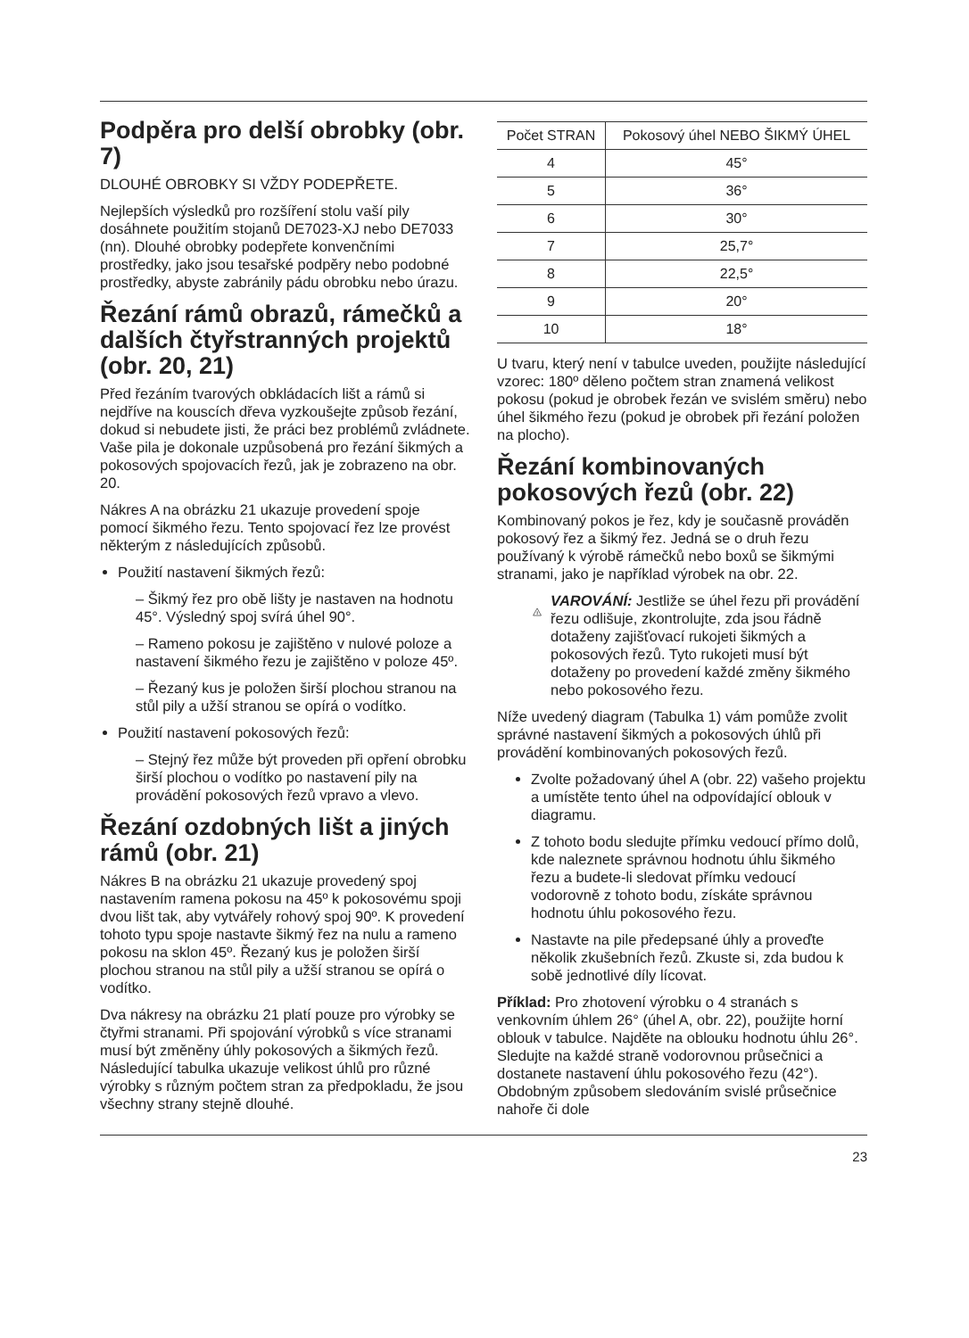Podpěra pro delší obrobky (obr. 7)
DLOUHÉ OBROBKY SI VŽDY PODEPŘETE.
Nejlepších výsledků pro rozšíření stolu vaší pily dosáhnete použitím stojanů DE7023-XJ nebo DE7033 (nn). Dlouhé obrobky podepřete konvenčními prostředky, jako jsou tesařské podpěry nebo podobné prostředky, abyste zabránily pádu obrobku nebo úrazu.
Řezání rámů obrazů, rámečků a dalších čtyřstranných projektů (obr. 20, 21)
Před řezáním tvarových obkládacích lišt a rámů si nejdříve na kouscích dřeva vyzkoušejte způsob řezání, dokud si nebudete jisti, že práci bez problémů zvládnete. Vaše pila je dokonale uzpůsobená pro řezání šikmých a pokosových spojovacích řezů, jak je zobrazeno na obr. 20.
Nákres A na obrázku 21 ukazuje provedení spoje pomocí šikmého řezu. Tento spojovací řez lze provést některým z následujících způsobů.
Použití nastavení šikmých řezů:
– Šikmý řez pro obě lišty je nastaven na hodnotu 45°. Výsledný spoj svírá úhel 90°.
– Rameno pokosu je zajištěno v nulové poloze a nastavení šikmého řezu je zajištěno v poloze 45º.
– Řezaný kus je položen širší plochou stranou na stůl pily a užší stranou se opírá o vodítko.
Použití nastavení pokosových řezů:
– Stejný řez může být proveden při opření obrobku širší plochou o vodítko po nastavení pily na provádění pokosových řezů vpravo a vlevo.
Řezání ozdobných lišt a jiných rámů (obr. 21)
Nákres B na obrázku 21 ukazuje provedený spoj nastavením ramena pokosu na 45º k pokosovému spoji dvou lišt tak, aby vytvářely rohový spoj 90º. K provedení tohoto typu spoje nastavte šikmý řez na nulu a rameno pokosu na sklon 45º. Řezaný kus je položen širší plochou stranou na stůl pily a užší stranou se opírá o vodítko.
Dva nákresy na obrázku 21 platí pouze pro výrobky se čtyřmi stranami. Při spojování výrobků s více stranami musí být změněny úhly pokosových a šikmých řezů. Následující tabulka ukazuje velikost úhlů pro různé výrobky s různým počtem stran za předpokladu, že jsou všechny strany stejně dlouhé.
| Počet STRAN | Pokosový úhel NEBO ŠIKMÝ ÚHEL |
| --- | --- |
| 4 | 45° |
| 5 | 36° |
| 6 | 30° |
| 7 | 25,7° |
| 8 | 22,5° |
| 9 | 20° |
| 10 | 18° |
U tvaru, který není v tabulce uveden, použijte následující vzorec: 180º děleno počtem stran znamená velikost pokosu (pokud je obrobek řezán ve svislém směru) nebo úhel šikmého řezu (pokud je obrobek při řezání položen na plocho).
Řezání kombinovaných pokosových řezů (obr. 22)
Kombinovaný pokos je řez, kdy je současně prováděn pokosový řez a šikmý řez. Jedná se o druh řezu používaný k výrobě rámečků nebo boxů se šikmými stranami, jako je například výrobek na obr. 22.
!
VAROVÁNÍ: Jestliže se úhel řezu při provádění řezu odlišuje, zkontrolujte, zda jsou řádně dotaženy zajišťovací rukojeti šikmých a pokosových řezů. Tyto rukojeti musí být dotaženy po provedení každé změny šikmého nebo pokosového řezu.
Níže uvedený diagram (Tabulka 1) vám pomůže zvolit správné nastavení šikmých a pokosových úhlů při provádění kombinovaných pokosových řezů.
Zvolte požadovaný úhel A (obr. 22) vašeho projektu a umístěte tento úhel na odpovídající oblouk v diagramu.
Z tohoto bodu sledujte přímku vedoucí přímo dolů, kde naleznete správnou hodnotu úhlu šikmého řezu a budete-li sledovat přímku vedoucí vodorovně z tohoto bodu, získáte správnou hodnotu úhlu pokosového řezu.
Nastavte na pile předepsané úhly a proveďte několik zkušebních řezů. Zkuste si, zda budou k sobě jednotlivé díly lícovat.
Příklad: Pro zhotovení výrobku o 4 stranách s venkovním úhlem 26° (úhel A, obr. 22), použijte horní oblouk v tabulce. Najděte na oblouku hodnotu úhlu 26°. Sledujte na každé straně vodorovnou průsečnici a dostanete nastavení úhlu pokosového řezu (42°). Obdobným způsobem sledováním svislé průsečnice nahoře či dole
23